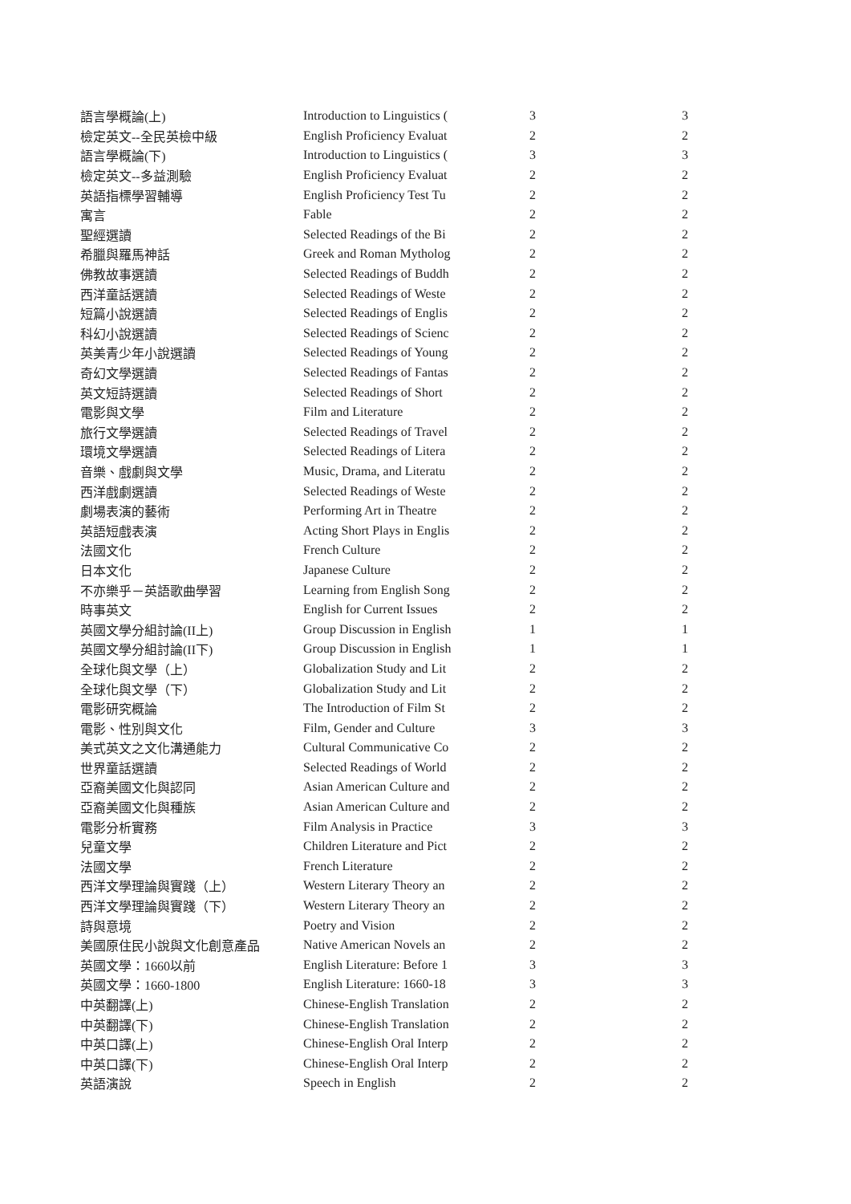| 語言學概論(上) | Introduction to Linguistics ( | 3 | 3 |
| 檢定英文--全民英檢中級 | English Proficiency Evaluat | 2 | 2 |
| 語言學概論(下) | Introduction to Linguistics ( | 3 | 3 |
| 檢定英文--多益測驗 | English Proficiency Evaluat | 2 | 2 |
| 英語指標學習輔導 | English Proficiency Test Tu | 2 | 2 |
| 寓言 | Fable | 2 | 2 |
| 聖經選讀 | Selected Readings of the Bi | 2 | 2 |
| 希臘與羅馬神話 | Greek and Roman Mytholog | 2 | 2 |
| 佛教故事選讀 | Selected Readings of Buddh | 2 | 2 |
| 西洋童話選讀 | Selected Readings of Weste | 2 | 2 |
| 短篇小說選讀 | Selected Readings of Englis | 2 | 2 |
| 科幻小說選讀 | Selected Readings of Scienc | 2 | 2 |
| 英美青少年小說選讀 | Selected Readings of Young | 2 | 2 |
| 奇幻文學選讀 | Selected Readings of Fantas | 2 | 2 |
| 英文短詩選讀 | Selected Readings of Short | 2 | 2 |
| 電影與文學 | Film and Literature | 2 | 2 |
| 旅行文學選讀 | Selected Readings of Travel | 2 | 2 |
| 環境文學選讀 | Selected Readings of Litera | 2 | 2 |
| 音樂、戲劇與文學 | Music, Drama, and Literatu | 2 | 2 |
| 西洋戲劇選讀 | Selected Readings of Weste | 2 | 2 |
| 劇場表演的藝術 | Performing Art in Theatre | 2 | 2 |
| 英語短戲表演 | Acting Short Plays in Englis | 2 | 2 |
| 法國文化 | French Culture | 2 | 2 |
| 日本文化 | Japanese Culture | 2 | 2 |
| 不亦樂乎－英語歌曲學習 | Learning from English Song | 2 | 2 |
| 時事英文 | English for Current Issues | 2 | 2 |
| 英國文學分組討論(II上) | Group Discussion in English | 1 | 1 |
| 英國文學分組討論(II下) | Group Discussion in English | 1 | 1 |
| 全球化與文學（上） | Globalization Study and Lit | 2 | 2 |
| 全球化與文學（下） | Globalization Study and Lit | 2 | 2 |
| 電影研究概論 | The Introduction of Film St | 2 | 2 |
| 電影、性別與文化 | Film, Gender and Culture | 3 | 3 |
| 美式英文之文化溝通能力 | Cultural Communicative Co | 2 | 2 |
| 世界童話選讀 | Selected Readings of World | 2 | 2 |
| 亞裔美國文化與認同 | Asian American Culture and | 2 | 2 |
| 亞裔美國文化與種族 | Asian American Culture and | 2 | 2 |
| 電影分析實務 | Film Analysis in Practice | 3 | 3 |
| 兒童文學 | Children Literature and Pict | 2 | 2 |
| 法國文學 | French Literature | 2 | 2 |
| 西洋文學理論與實踐（上） | Western Literary Theory an | 2 | 2 |
| 西洋文學理論與實踐（下） | Western Literary Theory an | 2 | 2 |
| 詩與意境 | Poetry and Vision | 2 | 2 |
| 美國原住民小說與文化創意產品 | Native American Novels an | 2 | 2 |
| 英國文學：1660以前 | English Literature: Before 1 | 3 | 3 |
| 英國文學：1660-1800 | English Literature: 1660-18 | 3 | 3 |
| 中英翻譯(上) | Chinese-English Translation | 2 | 2 |
| 中英翻譯(下) | Chinese-English Translation | 2 | 2 |
| 中英口譯(上) | Chinese-English Oral Interp | 2 | 2 |
| 中英口譯(下) | Chinese-English Oral Interp | 2 | 2 |
| 英語演說 | Speech in English | 2 | 2 |